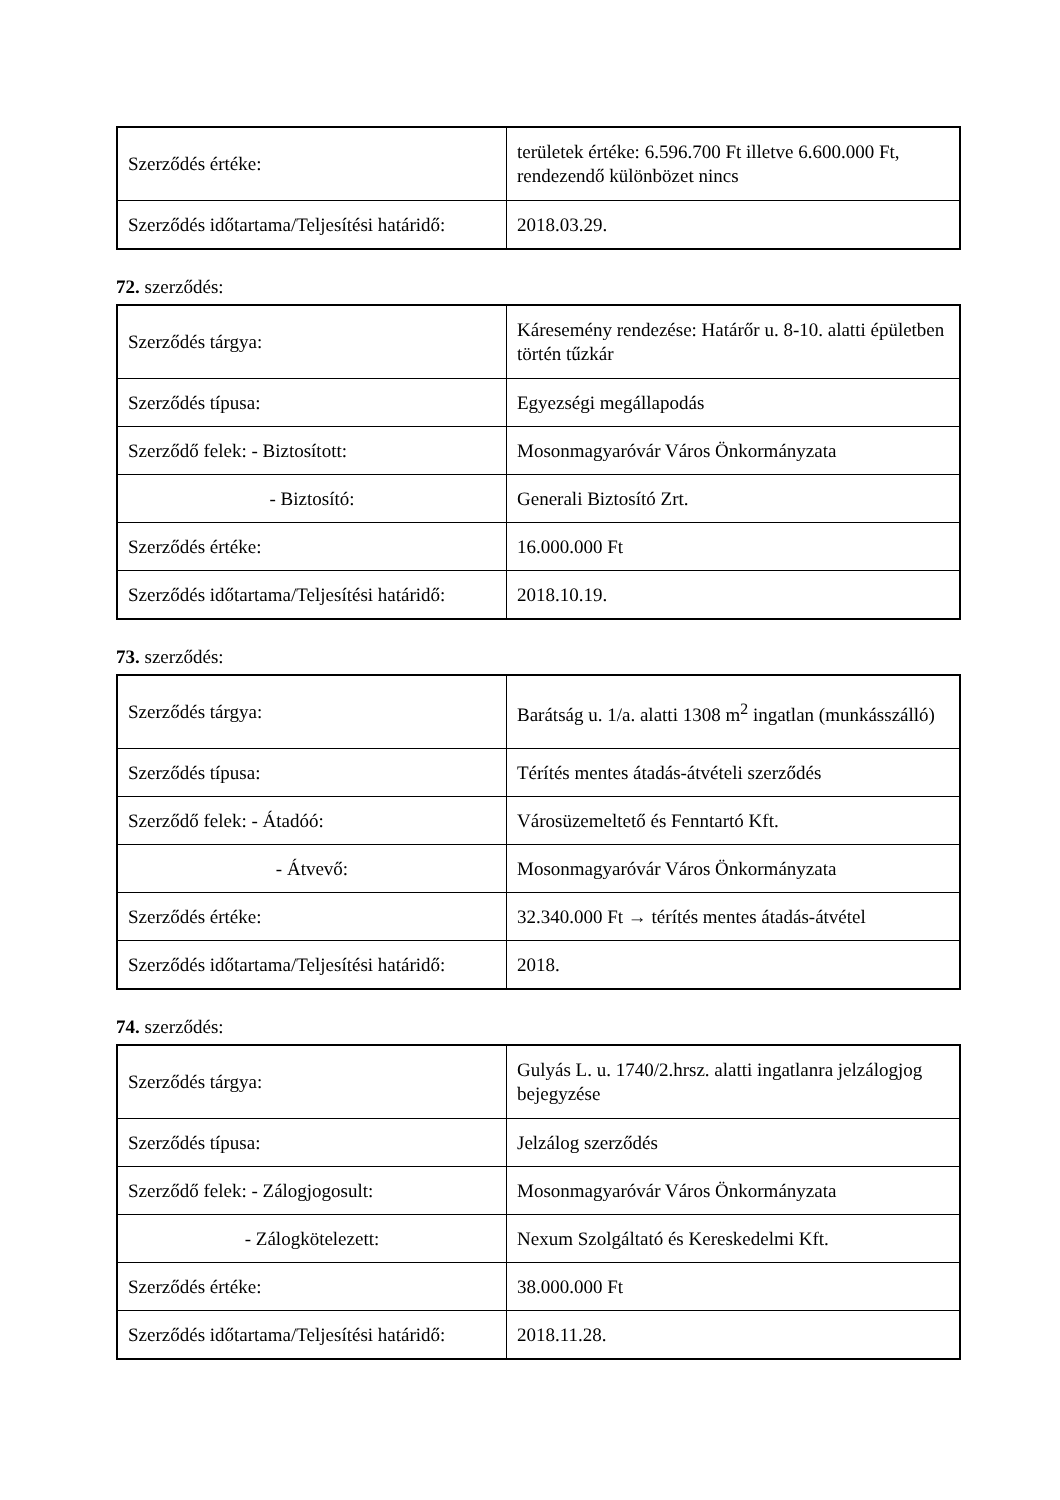| Szerződés értéke: | területek értéke: 6.596.700 Ft illetve 6.600.000 Ft, rendezendő különbözet nincs |
| Szerződés időtartama/Teljesítési határidő: | 2018.03.29. |
72. szerződés:
| Szerződés tárgya: | Káresemény rendezése: Határőr u. 8-10. alatti épületben történ tűzkár |
| Szerződés típusa: | Egyezségi megállapodás |
| Szerződő felek: - Biztosított: | Mosonmagyaróvár Város Önkormányzata |
| - Biztosító: | Generali Biztosító Zrt. |
| Szerződés értéke: | 16.000.000 Ft |
| Szerződés időtartama/Teljesítési határidő: | 2018.10.19. |
73. szerződés:
| Szerződés tárgya: | Barátság u. 1/a. alatti 1308 m<sup>2</sup> ingatlan (munkásszálló) |
| Szerződés típusa: | Térítés mentes átadás-átvételi szerződés |
| Szerződő felek: - Átadóó: | Városüzemeltető és Fenntartó Kft. |
| - Átvevő: | Mosonmagyaróvár Város Önkormányzata |
| Szerződés értéke: | 32.340.000 Ft → térítés mentes átadás-átvétel |
| Szerződés időtartama/Teljesítési határidő: | 2018. |
74. szerződés:
| Szerződés tárgya: | Gulyás L. u. 1740/2.hrsz. alatti ingatlanra jelzálogjog bejegyzése |
| Szerződés típusa: | Jelzálog szerződés |
| Szerződő felek: - Zálogjogosult: | Mosonmagyaróvár Város Önkormányzata |
| - Zálogkötelezett: | Nexum Szolgáltató és Kereskedelmi Kft. |
| Szerződés értéke: | 38.000.000 Ft |
| Szerződés időtartama/Teljesítési határidő: | 2018.11.28. |